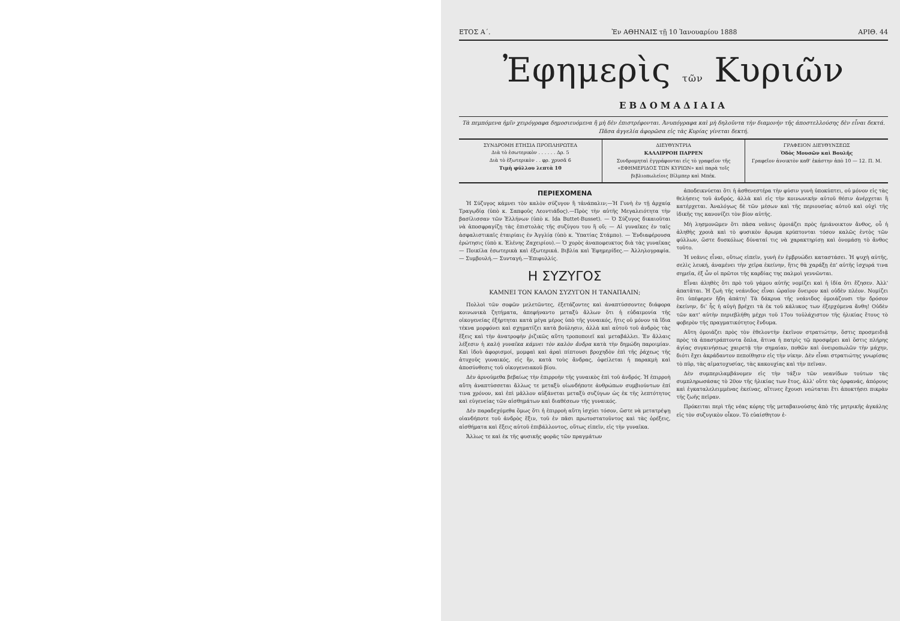ΕΤΟΣ Α΄. Ἐν ΑΘΗΝΑΙΣ τῇ 10 Ἰανουαρίου 1888 ΑΡΙΘ. 44
Ἐφημερὶς τῶν Κυριῶν
ΕΒΔΟΜΑΔΙΑΙΑ
Τὰ πεμπόμενα ἡμῖν χειρόγραφα δημοσιευόμενα ἢ μὴ δὲν ἐπιστρέφονται. Ἀνυπόγραφα καὶ μὴ δηλοῦντα τὴν διαμονὴν τῆς ἀποστελλούσης δὲν εἶναι δεκτά. Πᾶσα ἀγγελία ἀφορῶσα εἰς τὰς Κυρίας γίνεται δεκτή.
ΣΥΝΔΡΟΜΗ ΕΤΗΣΙΑ ΠΡΟΠΛΗΡΩΤΕΑ
Διὰ τὸ ἐσωτερικὸν . . . . . . Δρ. 5
Διὰ τὸ ἐξωτερικὸν . . φρ. χρυσᾶ 6
Τιμὴ φύλλου λεπτὰ 10
ΔΙΕΥΘΥΝΤΡΙΑ
ΚΑΛΛΙΡΡΟΗ ΠΑΡΡΕΝ
Συνδρομηταὶ ἐγγράφονται εἰς τὸ γραφεῖον τῆς «ΕΦΗΜΕΡΙΔΟΣ ΤΩΝ ΚΥΡΙΩΝ» καὶ παρὰ τοῖς βιβλιοπωλείοις Βίλμπερ καὶ Μπέκ.
ΓΡΑΦΕΙΟΝ ΔΙΕΥΘΥΝΣΕΩΣ
Ὁδὸς Μουσῶν καὶ Βουλῆς
Γραφεῖον ἀνοικτὸν καθ' ἑκάστην ἀπὸ 10 — 12. Π. Μ.
ΠΕΡΙΕΧΟΜΕΝΑ
Ἡ Σύζυγος κάμνει τὸν καλὸν σύζυγον ἢ τἀνάπαλιν;—Ἡ Γυνὴ ἐν τῇ ἀρχαίᾳ Τραγῳδίᾳ (ὑπὸ κ. Σαπφοῦς Λεοντιάδος).—Πρὸς τὴν αὐτῆς Μεγαλειότητα τὴν βασίλισσαν τῶν Ἑλλήνων (ὑπὸ κ. Ida Buttet-Busset). — Ὁ Σύζυγος δικαιοῦται νὰ ἀποσφραγίζῃ τὰς ἐπιστολὰς τῆς συζύγου του ἢ οὔ; — Αἱ γυναῖκες ἐν ταῖς ἀσφαλιστικαῖς ἑταιρίαις ἐν Ἀγγλίᾳ (ὑπὸ κ. Ὑπατίας Στάμπο). — Ἐνδιαφέρουσα ἐρώτησις (ὑπὸ κ. Ἑλένης Ζαχειρίου).— Ὁ χορὸς ἀναποφευκτος διὰ τὰς γυναῖκας — Ποικίλα ἐσωτερικὰ καὶ ἐξωτερικά. Βιβλία καὶ Ἐφημερίδες.— Ἀλληλογραφία.— Συμβουλή.— Συνταγή.—Ἐπιφυλλίς.
Η ΣΥΖΥΓΟΣ
ΚΑΜΝΕΙ ΤΟΝ ΚΑΛΟΝ ΣΥΖΥΓΟΝ Η ΤΑΝΑΠΑΛΙΝ;
Πολλοὶ τῶν σοφῶν μελετῶντες, ἐξετάζοντες καὶ ἀναπτύσσοντες διάφορα κοινωνικὰ ζητήματα, ἀπεφήναντο μεταξὺ ἄλλων ὅτι ἡ εὐδαιμονία τῆς οἰκογενείας ἐξήρτηται κατὰ μέγα μέρος ὑπὸ τῆς γυναικός, ἥτις οὐ μόνον τὰ ἴδια τέκνα μορφόνει καὶ σχηματίζει κατὰ βούλησιν, ἀλλὰ καὶ αὐτοῦ τοῦ ἀνδρὸς τὰς ἕξεις καὶ τὴν ἀνατροφὴν ῥιζικῶς αὕτη τροποποιεῖ καὶ μεταβάλλει. Ἐν ἄλλαις λέξεσιν ἡ καλὴ γυναῖκα κάμνει τὸν καλὸν ἄνδρα κατὰ τὴν δημώδη παροιμίαν. Καὶ ἰδοὺ ἀφορισμοί, μομφαὶ καὶ ἀραὶ πίπτουσι βροχηδὸν ἐπὶ τῆς ῥάχεως τῆς ἀτυχοῦς γυναικός, εἰς ἥν, κατὰ τοὺς ἄνδρας, ὀφείλεται ἡ παρακμὴ καὶ ἀποσύνθεσις τοῦ οἰκογενειακοῦ βίου.
Δὲν ἀρνούμεθα βεβαίως τὴν ἐπιρροὴν τῆς γυναικὸς ἐπὶ τοῦ ἀνδρός. Ἡ ἐπιρροὴ αὕτη ἀναπτύσσεται ἄλλως τε μεταξὺ οἱωνδήποτε ἀνθρώπων συμβιούντων ἐπί τινα χρόνον, καὶ ἐπὶ μᾶλλον αὐξάνεται μεταξὺ συζύγων ὡς ἐκ τῆς λεπτότητος καὶ εὐγενείας τῶν αἰσθημάτων καὶ διαθέσεων τῆς γυναικός.
Δὲν παραδεχόμεθα ὅμως ὅτι ἡ ἐπιρροὴ αὕτη ἰσχύει τόσον, ὥστε νὰ μετατρέψῃ οἱανδήποτε τοῦ ἀνδρὸς ἕξιν, τοῦ ἐν πᾶσι πρωτοστατοῦντος καὶ τὰς ὀρέξεις, αἰσθήματα καὶ ἕξεις αὑτοῦ ἐπιβάλλοντος, οὕτως εἰπεῖν, εἰς τὴν γυναῖκα.
Ἄλλως τε καὶ ἐκ τῆς φυσικῆς φορᾶς τῶν πραγμάτων
ἀποδεικνύεται ὅτι ἡ ἀσθενεστέρα τὴν φύσιν γυνὴ ὑποκύπτει, οὐ μόνον εἰς τὰς θελήσεις τοῦ ἀνδρός, ἀλλὰ καὶ εἰς τὴν κοινωνικὴν αὐτοῦ θέσιν ἀνέρχεται ἢ κατέρχεται. Ἀναλόγως δὲ τῶν μέσων καὶ τῆς περιουσίας αὐτοῦ καὶ οὐχὶ τῆς ἰδικῆς της κανονίζει τὸν βίον αὐτῆς.
Μὴ λησμονῶμεν ὅτι πᾶσα νεᾶνις ὁμοιάζει πρὸς ἡμιάνοικτον ἄνθος, οὗ ἡ ἀληθὴς χροιὰ καὶ τὸ φυσικὸν ἄρωμα κρύπτονται τόσον καλῶς ἐντὸς τῶν φύλλων, ὥστε δυσκόλως δύναταί τις νὰ χαρακτηρίσῃ καὶ ὀνομάσῃ τὸ ἄνθος τοῦτο.
Ἡ νεᾶνις εἶναι, οὕτως εἰπεῖν, γυνὴ ἐν ἐμβρυώδει καταστάσει. Ἡ ψυχὴ αὐτῆς, σελὶς λευκή, ἀναμένει τὴν χεῖρα ἐκείνην, ἥτις θὰ χαράξῃ ἐπ' αὐτῆς ἰσχυρά τινα σημεῖα, ἐξ ὧν οἱ πρῶτοι τῆς καρδίας της παλμοὶ γεννῶνται.
Εἶναι ἀληθὲς ὅτι πρὸ τοῦ γάμου αὐτῆς νομίζει καὶ ἡ ἰδία ὅτι ἔζησεν. Ἀλλ' ἀπατᾶται. Ἡ ζωὴ τῆς νεάνιδος εἶναι ὡραῖον ὄνειρον καὶ οὐδὲν πλέον. Νομίζει ὅτι ὑπέφερεν ἤδη ἀπάτη! Τὰ δάκρυα τῆς νεάνιδος ὁμοιάζουσι τὴν δρόσον ἐκείνην, δι' ἧς ἡ αὐγὴ βρέχει τὰ ἐκ τοῦ κάλυκος των ἐξερχόμενα ἄνθη! Οὐδὲν τῶν κατ' αὐτὴν περιεβλήθη μέχρι τοῦ 17ου τοὐλάχιστον τῆς ἡλικίας ἔτους τὸ φοβερὸν τῆς πραγματικότητος ἔνδυμα.
Αὕτη ὁμοιάζει πρὸς τὸν ἐθελοντὴν ἐκεῖνον στρατιώτην, ὅστις προσμειδιᾷ πρὸς τὰ ἀπαστράπτοντα ὅπλα, ἅτινα ἡ πατρὶς τῷ προσφέρει καὶ ὅστις πλήρης ἁγίας συγκινήσεως χαιρετᾷ τὴν σημαίαν, ποθῶν καὶ ὀνειροπωλῶν τὴν μάχην, διότι ἔχει ἀκράδαντον πεποίθησιν εἰς τὴν νίκην. Δὲν εἶναι στρατιώτης γνωρίσας τὸ πῦρ, τὰς αἱματοχυσίας, τὰς κακουχίας καὶ τὴν πεῖναν.
Δὲν συμπεριλαμβάνομεν εἰς τὴν τάξιν τῶν νεανίδων τούτων τὰς συμπληρωσάσας τὸ 20ον τῆς ἡλικίας των ἔτος, ἀλλ' οὔτε τὰς ὀρφανάς, ἀπόρους καὶ ἐγκαταλελειμμένας ἐκείνας, αἵτινες ἔχουσι νεώταται ἔτι ἀποκτήσει πικρὰν τῆς ζωῆς πεῖραν.
Πρόκειται περὶ τῆς νέας κόρης τῆς μεταβαινούσης ἀπὸ τῆς μητρικῆς ἀγκάλης εἰς τὸν συζυγικὸν οἶκον. Τὸ εὐαίσθητον ἐ-